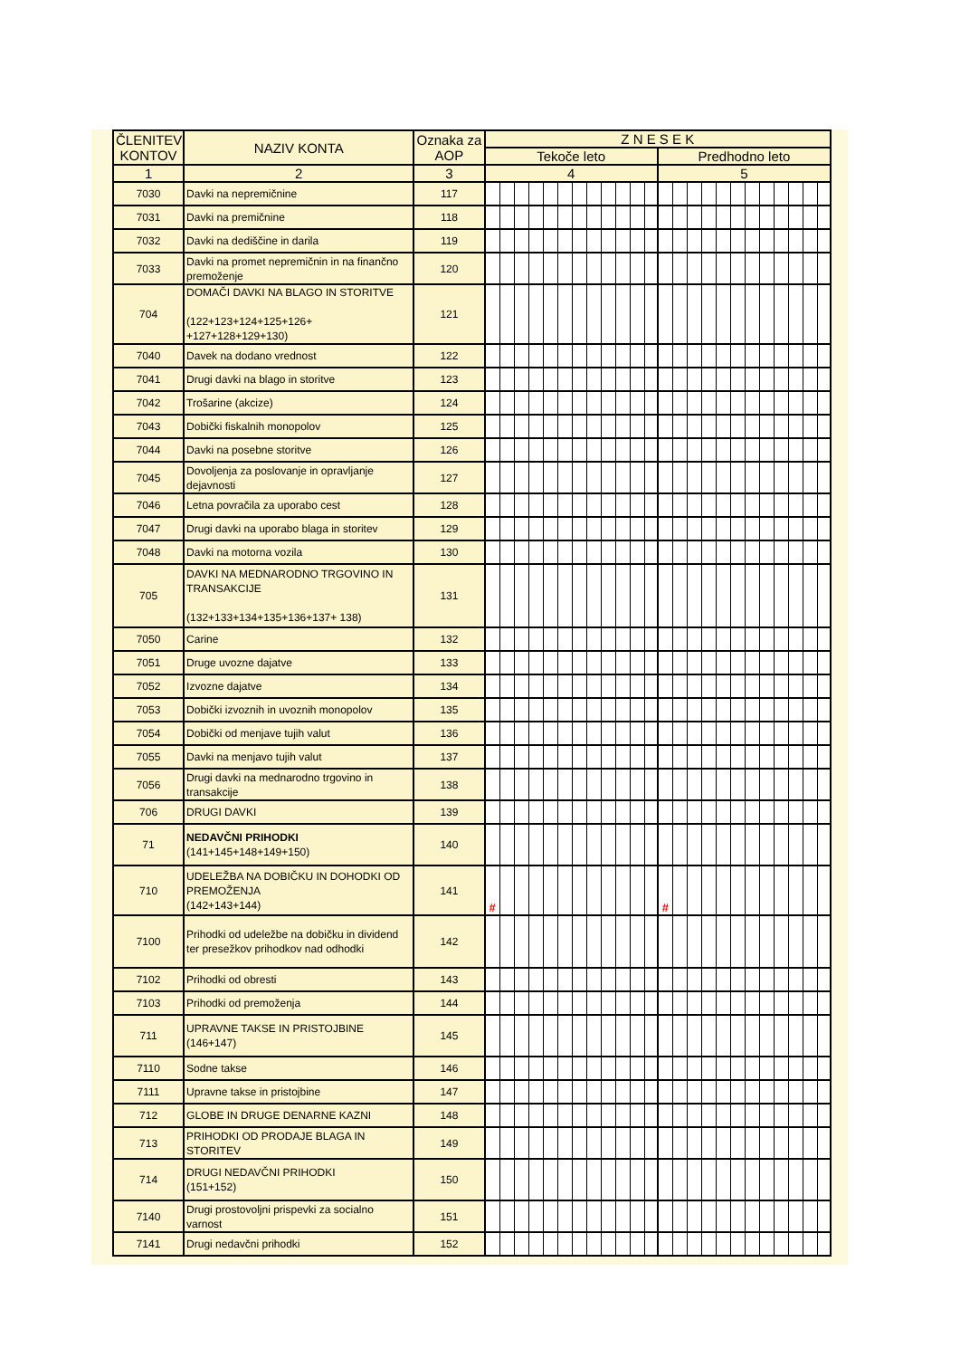| ČLENITEV KONTOV | NAZIV KONTA | Oznaka za AOP | Z N E S E K | |
| --- | --- | --- | --- | --- |
| | | | Tekoče leto | Predhodno leto |
| 1 | 2 | 3 | 4 | 5 |
| 7030 | Davki na nepremičnine | 117 | | |
| 7031 | Davki na premičnine | 118 | | |
| 7032 | Davki na dediščine in darila | 119 | | |
| 7033 | Davki na promet nepremičnin in na finančno premoženje | 120 | | |
| 704 | DOMAČI DAVKI NA BLAGO IN STORITVE (122+123+124+125+126+ +127+128+129+130) | 121 | | |
| 7040 | Davek na dodano vrednost | 122 | | |
| 7041 | Drugi davki na blago in storitve | 123 | | |
| 7042 | Trošarine (akcize) | 124 | | |
| 7043 | Dobički fiskalnih monopolov | 125 | | |
| 7044 | Davki na posebne storitve | 126 | | |
| 7045 | Dovoljenja za poslovanje in opravljanje dejavnosti | 127 | | |
| 7046 | Letna povračila za uporabo cest | 128 | | |
| 7047 | Drugi davki na uporabo blaga in storitev | 129 | | |
| 7048 | Davki na motorna vozila | 130 | | |
| 705 | DAVKI NA MEDNARODNO TRGOVINO IN TRANSAKCIJE (132+133+134+135+136+137+ 138) | 131 | | |
| 7050 | Carine | 132 | | |
| 7051 | Druge uvozne dajatve | 133 | | |
| 7052 | Izvozne dajatve | 134 | | |
| 7053 | Dobički izvoznih in uvoznih monopolov | 135 | | |
| 7054 | Dobički od menjave tujih valut | 136 | | |
| 7055 | Davki na menjavo tujih valut | 137 | | |
| 7056 | Drugi davki na mednarodno trgovino in transakcije | 138 | | |
| 706 | DRUGI DAVKI | 139 | | |
| 71 | NEDAVČNI PRIHODKI (141+145+148+149+150) | 140 | | |
| 710 | UDELEŽBA NA DOBIČKU IN DOHODKI OD PREMOŽENJA (142+143+144) | 141 | # | # |
| 7100 | Prihodki od udeležbe na dobičku in dividend ter presežkov prihodkov nad odhodki | 142 | | |
| 7102 | Prihodki od obresti | 143 | | |
| 7103 | Prihodki od premoženja | 144 | | |
| 711 | UPRAVNE TAKSE IN PRISTOJBINE (146+147) | 145 | | |
| 7110 | Sodne takse | 146 | | |
| 7111 | Upravne takse in pristojbine | 147 | | |
| 712 | GLOBE IN DRUGE DENARNE KAZNI | 148 | | |
| 713 | PRIHODKI OD PRODAJE BLAGA IN STORITEV | 149 | | |
| 714 | DRUGI NEDAVČNI PRIHODKI (151+152) | 150 | | |
| 7140 | Drugi prostovoljni prispevki za socialno varnost | 151 | | |
| 7141 | Drugi nedavčni prihodki | 152 | | |